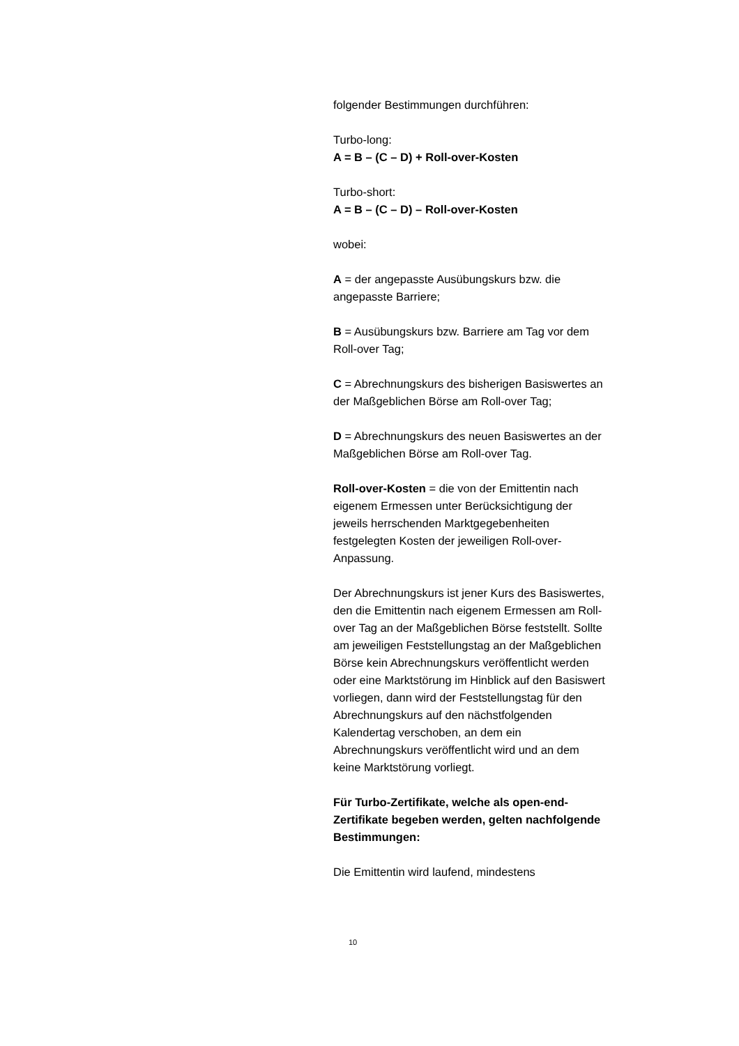folgender Bestimmungen durchführen:
Turbo-long:
A = B – (C – D) + Roll-over-Kosten
Turbo-short:
A = B – (C – D) – Roll-over-Kosten
wobei:
A = der angepasste Ausübungskurs bzw. die angepasste Barriere;
B = Ausübungskurs bzw. Barriere am Tag vor dem Roll-over Tag;
C = Abrechnungskurs des bisherigen Basiswertes an der Maßgeblichen Börse am Roll-over Tag;
D = Abrechnungskurs des neuen Basiswertes an der Maßgeblichen Börse am Roll-over Tag.
Roll-over-Kosten = die von der Emittentin nach eigenem Ermessen unter Berücksichtigung der jeweils herrschenden Marktgegebenheiten festgelegten Kosten der jeweiligen Roll-over-Anpassung.
Der Abrechnungskurs ist jener Kurs des Basiswertes, den die Emittentin nach eigenem Ermessen am Roll-over Tag an der Maßgeblichen Börse feststellt. Sollte am jeweiligen Feststellungstag an der Maßgeblichen Börse kein Abrechnungskurs veröffentlicht werden oder eine Marktstörung im Hinblick auf den Basiswert vorliegen, dann wird der Feststellungstag für den Abrechnungskurs auf den nächstfolgenden Kalendertag verschoben, an dem ein Abrechnungskurs veröffentlicht wird und an dem keine Marktstörung vorliegt.
Für Turbo-Zertifikate, welche als open-end-Zertifikate begeben werden, gelten nachfolgende Bestimmungen:
Die Emittentin wird laufend, mindestens
10